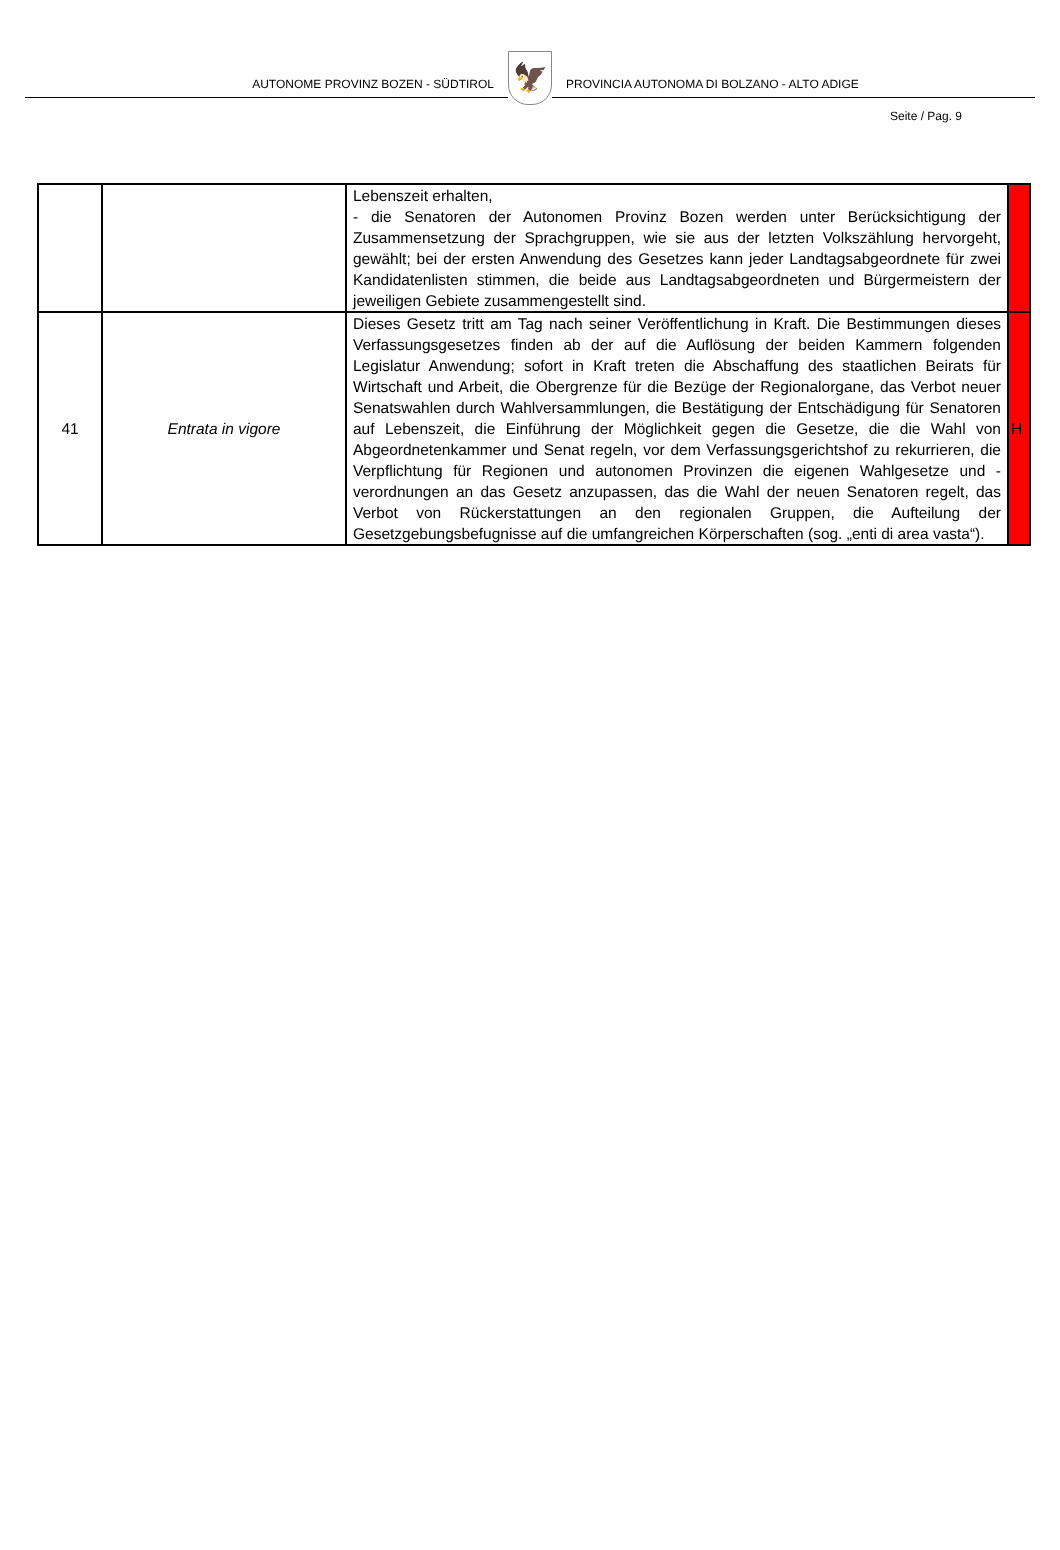AUTONOME PROVINZ BOZEN - SÜDTIROL
🦅
PROVINCIA AUTONOMA DI BOLZANO - ALTO ADIGE
Seite / Pag. 9
| | | Lebenszeit erhalten, - die Senatoren der Autonomen Provinz Bozen werden unter Berücksichtigung der Zusammensetzung der Sprachgruppen, wie sie aus der letzten Volkszählung hervorgeht, gewählt; bei der ersten Anwendung des Gesetzes kann jeder Landtagsabgeordnete für zwei Kandidatenlisten stimmen, die beide aus Landtagsabgeordneten und Bürgermeistern der jeweiligen Gebiete zusammengestellt sind. | |
| 41 | Entrata in vigore | Dieses Gesetz tritt am Tag nach seiner Veröffentlichung in Kraft. Die Bestimmungen dieses Verfassungsgesetzes finden ab der auf die Auflösung der beiden Kammern folgenden Legislatur Anwendung; sofort in Kraft treten die Abschaffung des staatlichen Beirats für Wirtschaft und Arbeit, die Obergrenze für die Bezüge der Regionalorgane, das Verbot neuer Senatswahlen durch Wahlversammlungen, die Bestätigung der Entschädigung für Senatoren auf Lebenszeit, die Einführung der Möglichkeit gegen die Gesetze, die die Wahl von Abgeordnetenkammer und Senat regeln, vor dem Verfassungsgerichtshof zu rekurrieren, die Verpflichtung für Regionen und autonomen Provinzen die eigenen Wahlgesetze und -verordnungen an das Gesetz anzupassen, das die Wahl der neuen Senatoren regelt, das Verbot von Rückerstattungen an den regionalen Gruppen, die Aufteilung der Gesetzgebungsbefugnisse auf die umfangreichen Körperschaften (sog. „enti di area vasta“). | H |